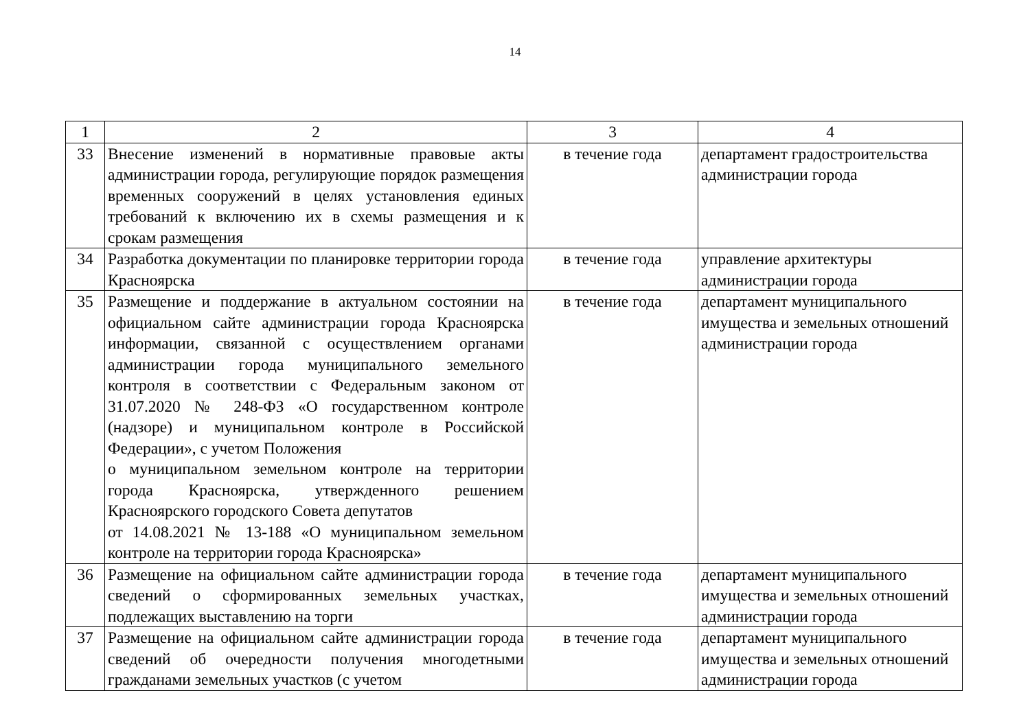14
| 1 | 2 | 3 | 4 |
| --- | --- | --- | --- |
| 33 | Внесение изменений в нормативные правовые акты администрации города, регулирующие порядок размещения временных сооружений в целях установления единых требований к включению их в схемы размещения и к срокам размещения | в течение года | департамент градостроительства администрации города |
| 34 | Разработка документации по планировке территории города Красноярска | в течение года | управление архитектуры администрации города |
| 35 | Размещение и поддержание в актуальном состоянии на официальном сайте администрации города Красноярска информации, связанной с осуществлением органами администрации города муниципального земельного контроля в соответствии с Федеральным законом от 31.07.2020 № 248-ФЗ «О государственном контроле (надзоре) и муниципальном контроле в Российской Федерации», с учетом Положения о муниципальном земельном контроле на территории города Красноярска, утвержденного решением Красноярского городского Совета депутатов от 14.08.2021 № 13-188 «О муниципальном земельном контроле на территории города Красноярска» | в течение года | департамент муниципального имущества и земельных отношений администрации города |
| 36 | Размещение на официальном сайте администрации города сведений о сформированных земельных участках, подлежащих выставлению на торги | в течение года | департамент муниципального имущества и земельных отношений администрации города |
| 37 | Размещение на официальном сайте администрации города сведений об очередности получения многодетными гражданами земельных участков (с учетом | в течение года | департамент муниципального имущества и земельных отношений администрации города |